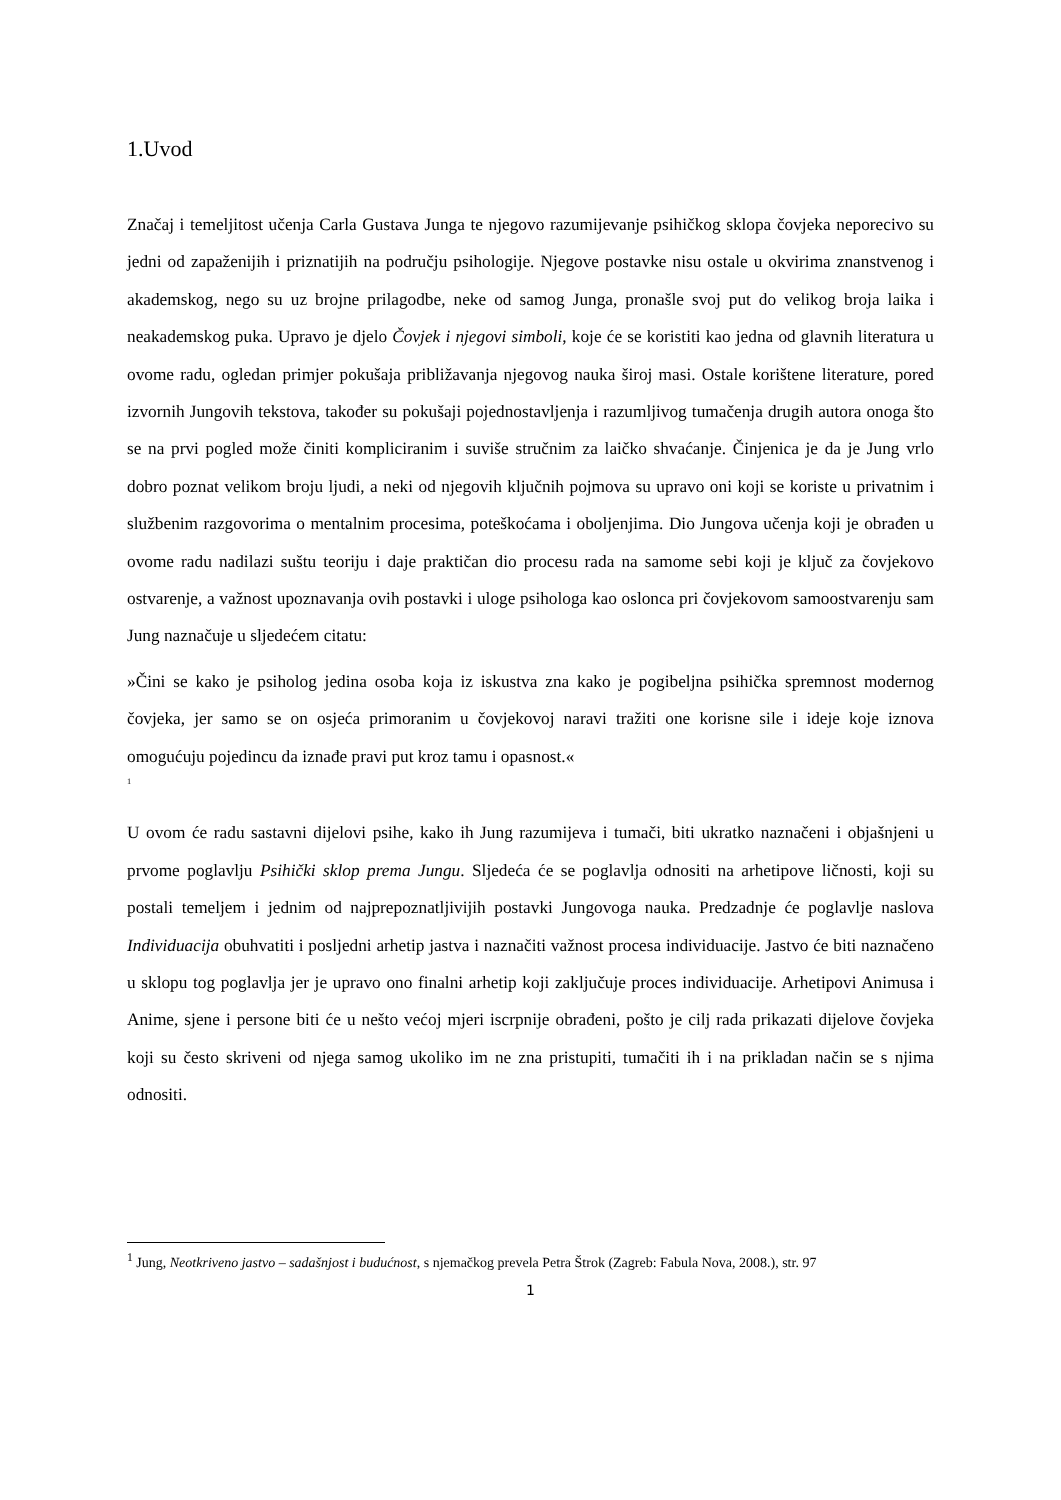1.Uvod
Značaj i temeljitost učenja Carla Gustava Junga te njegovo razumijevanje psihičkog sklopa čovjeka neporecivo su jedni od zapaženijih i priznatijih na području psihologije. Njegove postavke nisu ostale u okvirima znanstvenog i akademskog, nego su uz brojne prilagodbe, neke od samog Junga, pronašle svoj put do velikog broja laika i neakademskog puka. Upravo je djelo Čovjek i njegovi simboli, koje će se koristiti kao jedna od glavnih literatura u ovome radu, ogledan primjer pokušaja približavanja njegovog nauka široj masi. Ostale korištene literature, pored izvornih Jungovih tekstova, također su pokušaji pojednostavljenja i razumljivog tumačenja drugih autora onoga što se na prvi pogled može činiti kompliciranim i suviše stručnim za laičko shvaćanje. Činjenica je da je Jung vrlo dobro poznat velikom broju ljudi, a neki od njegovih ključnih pojmova su upravo oni koji se koriste u privatnim i službenim razgovorima o mentalnim procesima, poteškoćama i oboljenjima. Dio Jungova učenja koji je obrađen u ovome radu nadilazi suštu teoriju i daje praktičan dio procesu rada na samome sebi koji je ključ za čovjekovo ostvarenje, a važnost upoznavanja ovih postavki i uloge psihologa kao oslonca pri čovjekovom samoostvarenju sam Jung naznačuje u sljedećem citatu:
»Čini se kako je psiholog jedina osoba koja iz iskustva zna kako je pogibeljna psihička spremnost modernog čovjeka, jer samo se on osjeća primoranim u čovjekovoj naravi tražiti one korisne sile i ideje koje iznova omogućuju pojedincu da iznađe pravi put kroz tamu i opasnost.«
<sup>1</sup>
U ovom će radu sastavni dijelovi psihe, kako ih Jung razumijeva i tumači, biti ukratko naznačeni i objašnjeni u prvome poglavlju Psihički sklop prema Jungu. Sljedeća će se poglavlja odnositi na arhetipove ličnosti, koji su postali temeljem i jednim od najprepoznatljivijih postavki Jungovoga nauka. Predzadnje će poglavlje naslova Individuacija obuhvatiti i posljedni arhetip jastva i naznačiti važnost procesa individuacije. Jastvo će biti naznačeno u sklopu tog poglavlja jer je upravo ono finalni arhetip koji zaključuje proces individuacije. Arhetipovi Animusa i Anime, sjene i persone biti će u nešto većoj mjeri iscrpnije obrađeni, pošto je cilj rada prikazati dijelove čovjeka koji su često skriveni od njega samog ukoliko im ne zna pristupiti, tumačiti ih i na prikladan način se s njima odnositi.
<sup>1</sup> Jung, Neotkriveno jastvo – sadašnjost i budućnost, s njemačkog prevela Petra Štrok (Zagreb: Fabula Nova, 2008.), str. 97
1